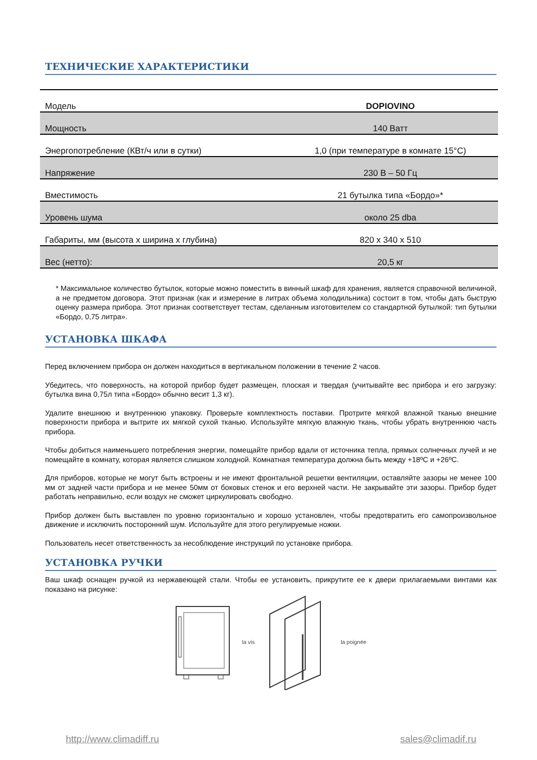ТЕХНИЧЕСКИЕ ХАРАКТЕРИСТИКИ
| Модель | DOPIOVINO |
| Мощность | 140 Ватт |
| Энергопотребление (КВт/ч или в сутки) | 1,0 (при температуре в комнате 15°C) |
| Напряжение | 230 В – 50 Гц |
| Вместимость | 21 бутылка типа «Бордо»* |
| Уровень шума | около 25 dba |
| Габариты, мм (высота x ширина x глубина) | 820 x 340 x 510 |
| Вес (нетто): | 20,5 кг |
* Максимальное количество бутылок, которые можно поместить в винный шкаф для хранения, является справочной величиной, а не предметом договора. Этот признак (как и измерение в литрах объема холодильника) состоит в том, чтобы дать быструю оценку размера прибора. Этот признак соответствует тестам, сделанным изготовителем со стандартной бутылкой: тип бутылки «Бордо, 0,75 литра».
УСТАНОВКА ШКАФА
Перед включением прибора он должен находиться в вертикальном положении в течение 2 часов.
Убедитесь, что поверхность, на которой прибор будет размещен, плоская и твердая (учитывайте вес прибора и его загрузку: бутылка вина 0,75л типа «Бордо» обычно весит 1,3 кг).
Удалите внешнюю и внутреннюю упаковку. Проверьте комплектность поставки. Протрите мягкой влажной тканью внешние поверхности прибора и вытрите их мягкой сухой тканью. Используйте мягкую влажную ткань, чтобы убрать внутреннюю часть прибора.
Чтобы добиться наименьшего потребления энергии, помещайте прибор вдали от источника тепла, прямых солнечных лучей и не помещайте в комнату, которая является слишком холодной. Комнатная температура должна быть между +18ºC и +26ºC.
Для приборов, которые не могут быть встроены и не имеют фронтальной решетки вентиляции, оставляйте зазоры не менее 100 мм от задней части прибора и не менее 50мм от боковых стенок и его верхней части. Не закрывайте эти зазоры. Прибор будет работать неправильно, если воздух не сможет циркулировать свободно.
Прибор должен быть выставлен по уровню горизонтально и хорошо установлен, чтобы предотвратить его самопроизвольное движение и исключить посторонний шум. Используйте для этого регулируемые ножки.
Пользователь несет ответственность за несоблюдение инструкций по установке прибора.
УСТАНОВКА РУЧКИ
Ваш шкаф оснащен ручкой из нержавеющей стали. Чтобы ее установить, прикрутите ее к двери прилагаемыми винтами как показано на рисунке:
la vis la poignée
http://www.climadiff.ru sales@climadif.ru